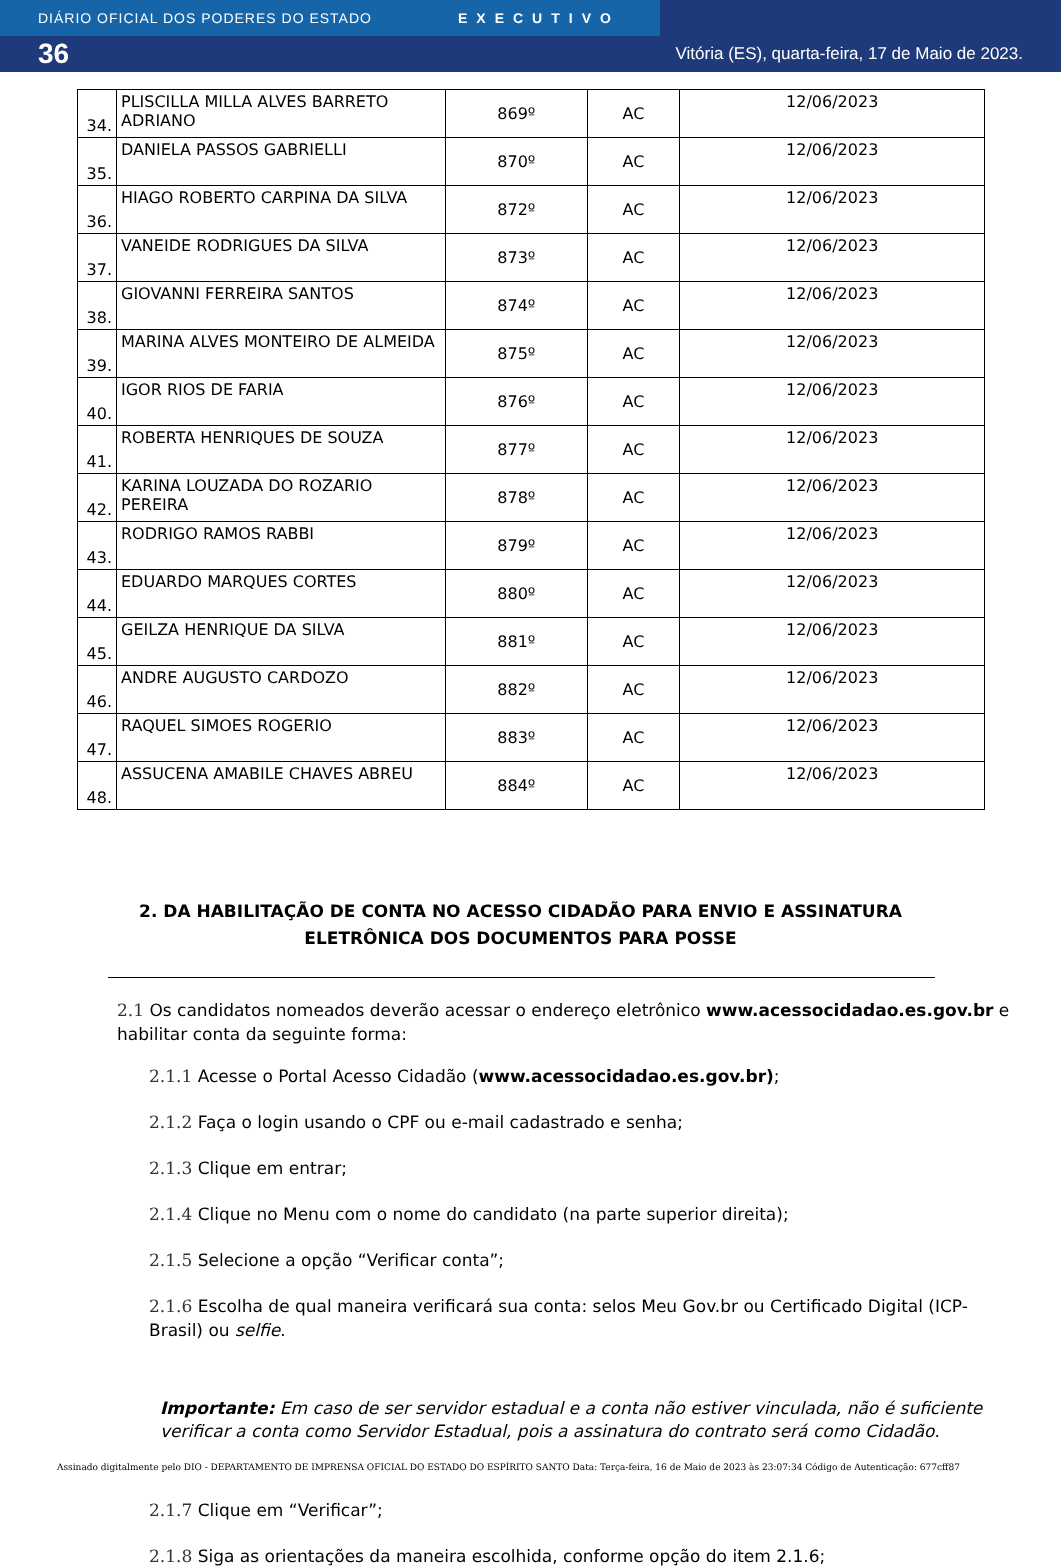DIÁRIO OFICIAL DOS PODERES DO ESTADO EXECUTIVO
36 Vitória (ES), quarta-feira, 17 de Maio de 2023.
| 34. | PLISCILLA MILLA ALVES BARRETO ADRIANO | 869º | AC | 12/06/2023 |
| 35. | DANIELA PASSOS GABRIELLI | 870º | AC | 12/06/2023 |
| 36. | HIAGO ROBERTO CARPINA DA SILVA | 872º | AC | 12/06/2023 |
| 37. | VANEIDE RODRIGUES DA SILVA | 873º | AC | 12/06/2023 |
| 38. | GIOVANNI FERREIRA SANTOS | 874º | AC | 12/06/2023 |
| 39. | MARINA ALVES MONTEIRO DE ALMEIDA | 875º | AC | 12/06/2023 |
| 40. | IGOR RIOS DE FARIA | 876º | AC | 12/06/2023 |
| 41. | ROBERTA HENRIQUES DE SOUZA | 877º | AC | 12/06/2023 |
| 42. | KARINA LOUZADA DO ROZARIO PEREIRA | 878º | AC | 12/06/2023 |
| 43. | RODRIGO RAMOS RABBI | 879º | AC | 12/06/2023 |
| 44. | EDUARDO MARQUES CORTES | 880º | AC | 12/06/2023 |
| 45. | GEILZA HENRIQUE DA SILVA | 881º | AC | 12/06/2023 |
| 46. | ANDRE AUGUSTO CARDOZO | 882º | AC | 12/06/2023 |
| 47. | RAQUEL SIMOES ROGERIO | 883º | AC | 12/06/2023 |
| 48. | ASSUCENA AMABILE CHAVES ABREU | 884º | AC | 12/06/2023 |
2. DA HABILITAÇÃO DE CONTA NO ACESSO CIDADÃO PARA ENVIO E ASSINATURA ELETRÔNICA DOS DOCUMENTOS PARA POSSE
2.1 Os candidatos nomeados deverão acessar o endereço eletrônico www.acessocidadao.es.gov.br e habilitar conta da seguinte forma:
2.1.1 Acesse o Portal Acesso Cidadão (www.acessocidadao.es.gov.br);
2.1.2 Faça o login usando o CPF ou e-mail cadastrado e senha;
2.1.3 Clique em entrar;
2.1.4 Clique no Menu com o nome do candidato (na parte superior direita);
2.1.5 Selecione a opção “Verificar conta”;
2.1.6 Escolha de qual maneira verificará sua conta: selos Meu Gov.br ou Certificado Digital (ICP-Brasil) ou selfie.
Importante: Em caso de ser servidor estadual e a conta não estiver vinculada, não é suficiente verificar a conta como Servidor Estadual, pois a assinatura do contrato será como Cidadão.
2.1.7 Clique em “Verificar”;
2.1.8 Siga as orientações da maneira escolhida, conforme opção do item 2.1.6;
Assinado digitalmente pelo DIO - DEPARTAMENTO DE IMPRENSA OFICIAL DO ESTADO DO ESPÍRITO SANTO Data: Terça-feira, 16 de Maio de 2023 às 23:07:34 Código de Autenticação: 677cff87